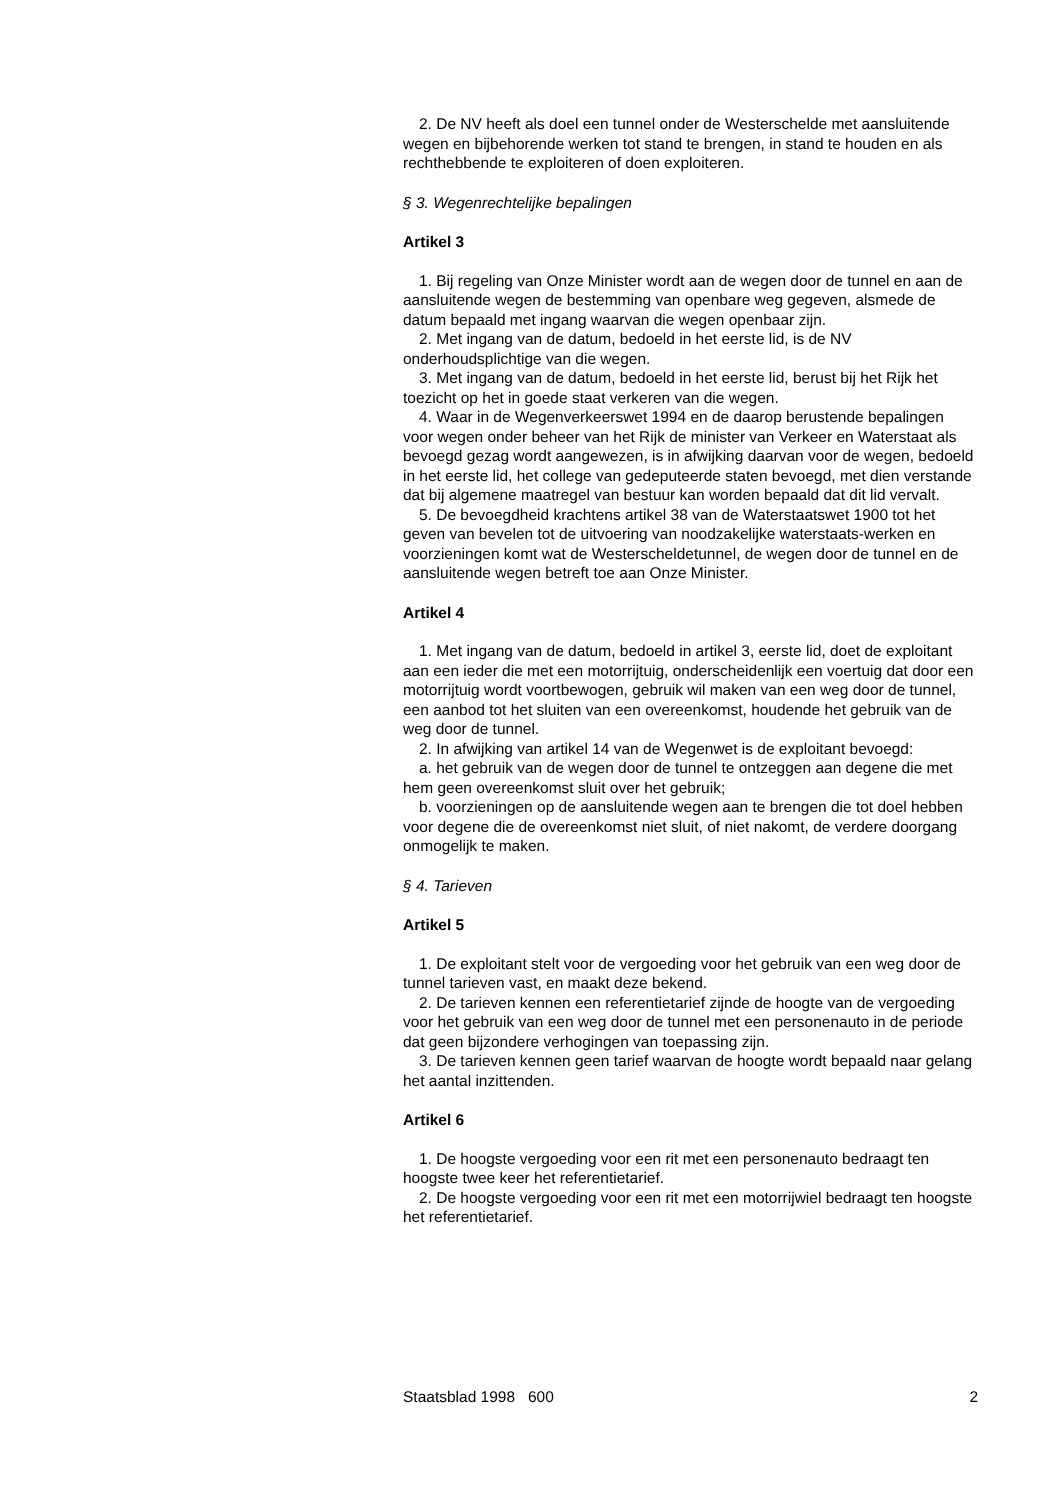2. De NV heeft als doel een tunnel onder de Westerschelde met aansluitende wegen en bijbehorende werken tot stand te brengen, in stand te houden en als rechthebbende te exploiteren of doen exploiteren.
§ 3. Wegenrechtelijke bepalingen
Artikel 3
1. Bij regeling van Onze Minister wordt aan de wegen door de tunnel en aan de aansluitende wegen de bestemming van openbare weg gegeven, alsmede de datum bepaald met ingang waarvan die wegen openbaar zijn.
2. Met ingang van de datum, bedoeld in het eerste lid, is de NV onderhoudsplichtige van die wegen.
3. Met ingang van de datum, bedoeld in het eerste lid, berust bij het Rijk het toezicht op het in goede staat verkeren van die wegen.
4. Waar in de Wegenverkeerswet 1994 en de daarop berustende bepalingen voor wegen onder beheer van het Rijk de minister van Verkeer en Waterstaat als bevoegd gezag wordt aangewezen, is in afwijking daarvan voor de wegen, bedoeld in het eerste lid, het college van gedeputeerde staten bevoegd, met dien verstande dat bij algemene maatregel van bestuur kan worden bepaald dat dit lid vervalt.
5. De bevoegdheid krachtens artikel 38 van de Waterstaatswet 1900 tot het geven van bevelen tot de uitvoering van noodzakelijke waterstaats-werken en voorzieningen komt wat de Westerscheldetunnel, de wegen door de tunnel en de aansluitende wegen betreft toe aan Onze Minister.
Artikel 4
1. Met ingang van de datum, bedoeld in artikel 3, eerste lid, doet de exploitant aan een ieder die met een motorrijtuig, onderscheidenlijk een voertuig dat door een motorrijtuig wordt voortbewogen, gebruik wil maken van een weg door de tunnel, een aanbod tot het sluiten van een overeenkomst, houdende het gebruik van de weg door de tunnel.
2. In afwijking van artikel 14 van de Wegenwet is de exploitant bevoegd:
a. het gebruik van de wegen door de tunnel te ontzeggen aan degene die met hem geen overeenkomst sluit over het gebruik;
b. voorzieningen op de aansluitende wegen aan te brengen die tot doel hebben voor degene die de overeenkomst niet sluit, of niet nakomt, de verdere doorgang onmogelijk te maken.
§ 4. Tarieven
Artikel 5
1. De exploitant stelt voor de vergoeding voor het gebruik van een weg door de tunnel tarieven vast, en maakt deze bekend.
2. De tarieven kennen een referentietarief zijnde de hoogte van de vergoeding voor het gebruik van een weg door de tunnel met een personenauto in de periode dat geen bijzondere verhogingen van toepassing zijn.
3. De tarieven kennen geen tarief waarvan de hoogte wordt bepaald naar gelang het aantal inzittenden.
Artikel 6
1. De hoogste vergoeding voor een rit met een personenauto bedraagt ten hoogste twee keer het referentietarief.
2. De hoogste vergoeding voor een rit met een motorrijwiel bedraagt ten hoogste het referentietarief.
Staatsblad 1998 600 2